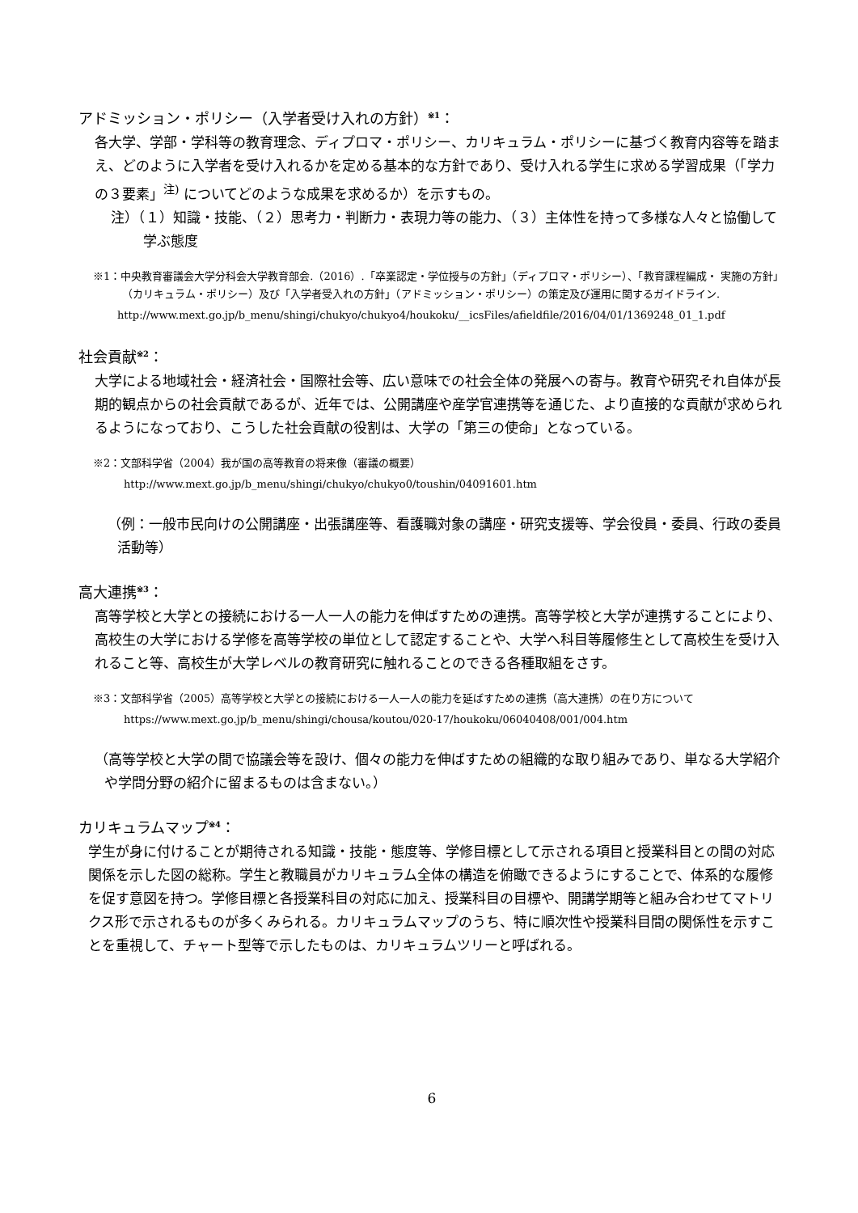アドミッション・ポリシー（入学者受け入れの方針）<sup>※1</sup>：
各大学、学部・学科等の教育理念、ディプロマ・ポリシー、カリキュラム・ポリシーに基づく教育内容等を踏まえ、どのように入学者を受け入れるかを定める基本的な方針であり、受け入れる学生に求める学習成果（「学力の３要素」<sup>注)</sup> についてどのような成果を求めるか）を示すもの。
注）（１）知識・技能、（２）思考力・判断力・表現力等の能力、（３）主体性を持って多様な人々と協働して学ぶ態度
※1：中央教育審議会大学分科会大学教育部会.（2016）.「卒業認定・学位授与の方針」（ディプロマ・ポリシー）、「教育課程編成・ 実施の方針」（カリキュラム・ポリシー）及び「入学者受入れの方針」（アドミッション・ポリシー）の策定及び運用に関するガイドライン.
http://www.mext.go.jp/b_menu/shingi/chukyo/chukyo4/houkoku/__icsFiles/afieldfile/2016/04/01/1369248_01_1.pdf
社会貢献<sup>※2</sup>：
大学による地域社会・経済社会・国際社会等、広い意味での社会全体の発展への寄与。教育や研究それ自体が長期的観点からの社会貢献であるが、近年では、公開講座や産学官連携等を通じた、より直接的な貢献が求められるようになっており、こうした社会貢献の役割は、大学の「第三の使命」となっている。
※2：文部科学省（2004）我が国の高等教育の将来像（審議の概要）
http://www.mext.go.jp/b_menu/shingi/chukyo/chukyo0/toushin/04091601.htm
（例：一般市民向けの公開講座・出張講座等、看護職対象の講座・研究支援等、学会役員・委員、行政の委員活動等）
高大連携<sup>※3</sup>：
高等学校と大学との接続における一人一人の能力を伸ばすための連携。高等学校と大学が連携することにより、高校生の大学における学修を高等学校の単位として認定することや、大学へ科目等履修生として高校生を受け入れること等、高校生が大学レベルの教育研究に触れることのできる各種取組をさす。
※3：文部科学省（2005）高等学校と大学との接続における一人一人の能力を延ばすための連携（高大連携）の在り方について
https://www.mext.go.jp/b_menu/shingi/chousa/koutou/020-17/houkoku/06040408/001/004.htm
（高等学校と大学の間で協議会等を設け、個々の能力を伸ばすための組織的な取り組みであり、単なる大学紹介や学問分野の紹介に留まるものは含まない。）
カリキュラムマップ<sup>※4</sup>：
学生が身に付けることが期待される知識・技能・態度等、学修目標として示される項目と授業科目との間の対応関係を示した図の総称。学生と教職員がカリキュラム全体の構造を俯瞰できるようにすることで、体系的な履修を促す意図を持つ。学修目標と各授業科目の対応に加え、授業科目の目標や、開講学期等と組み合わせてマトリクス形で示されるものが多くみられる。カリキュラムマップのうち、特に順次性や授業科目間の関係性を示すことを重視して、チャート型等で示したものは、カリキュラムツリーと呼ばれる。
6